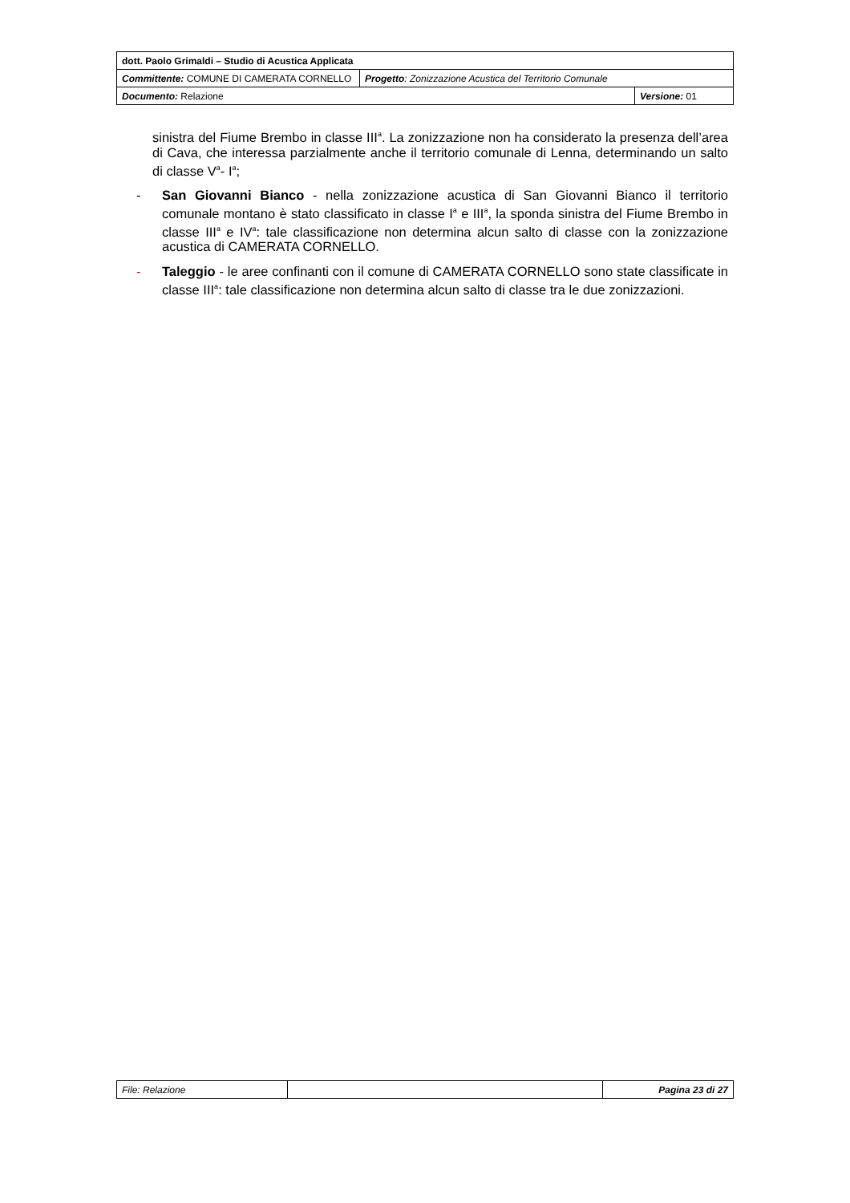| dott. Paolo Grimaldi – Studio di Acustica Applicata | | |
| Committente: COMUNE DI CAMERATA CORNELLO | Progetto : Zonizzazione Acustica del Territorio Comunale | |
| Documento: Relazione | | Versione: 01 |
sinistra del Fiume Brembo in classe III<sup>a</sup>. La zonizzazione non ha considerato la presenza dell’area di Cava, che interessa parzialmente anche il territorio comunale di Lenna, determinando un salto di classe V<sup>a</sup>- I<sup>a</sup>;
- San Giovanni Bianco - nella zonizzazione acustica di San Giovanni Bianco il territorio comunale montano è stato classificato in classe I<sup>a</sup> e III<sup>a</sup>, la sponda sinistra del Fiume Brembo in classe III<sup>a</sup> e IV<sup>a</sup>: tale classificazione non determina alcun salto di classe con la zonizzazione acustica di CAMERATA CORNELLO.
- Taleggio - le aree confinanti con il comune di CAMERATA CORNELLO sono state classificate in classe III<sup>a</sup>: tale classificazione non determina alcun salto di classe tra le due zonizzazioni.
| File: Relazione | | Pagina 23 di 27 |